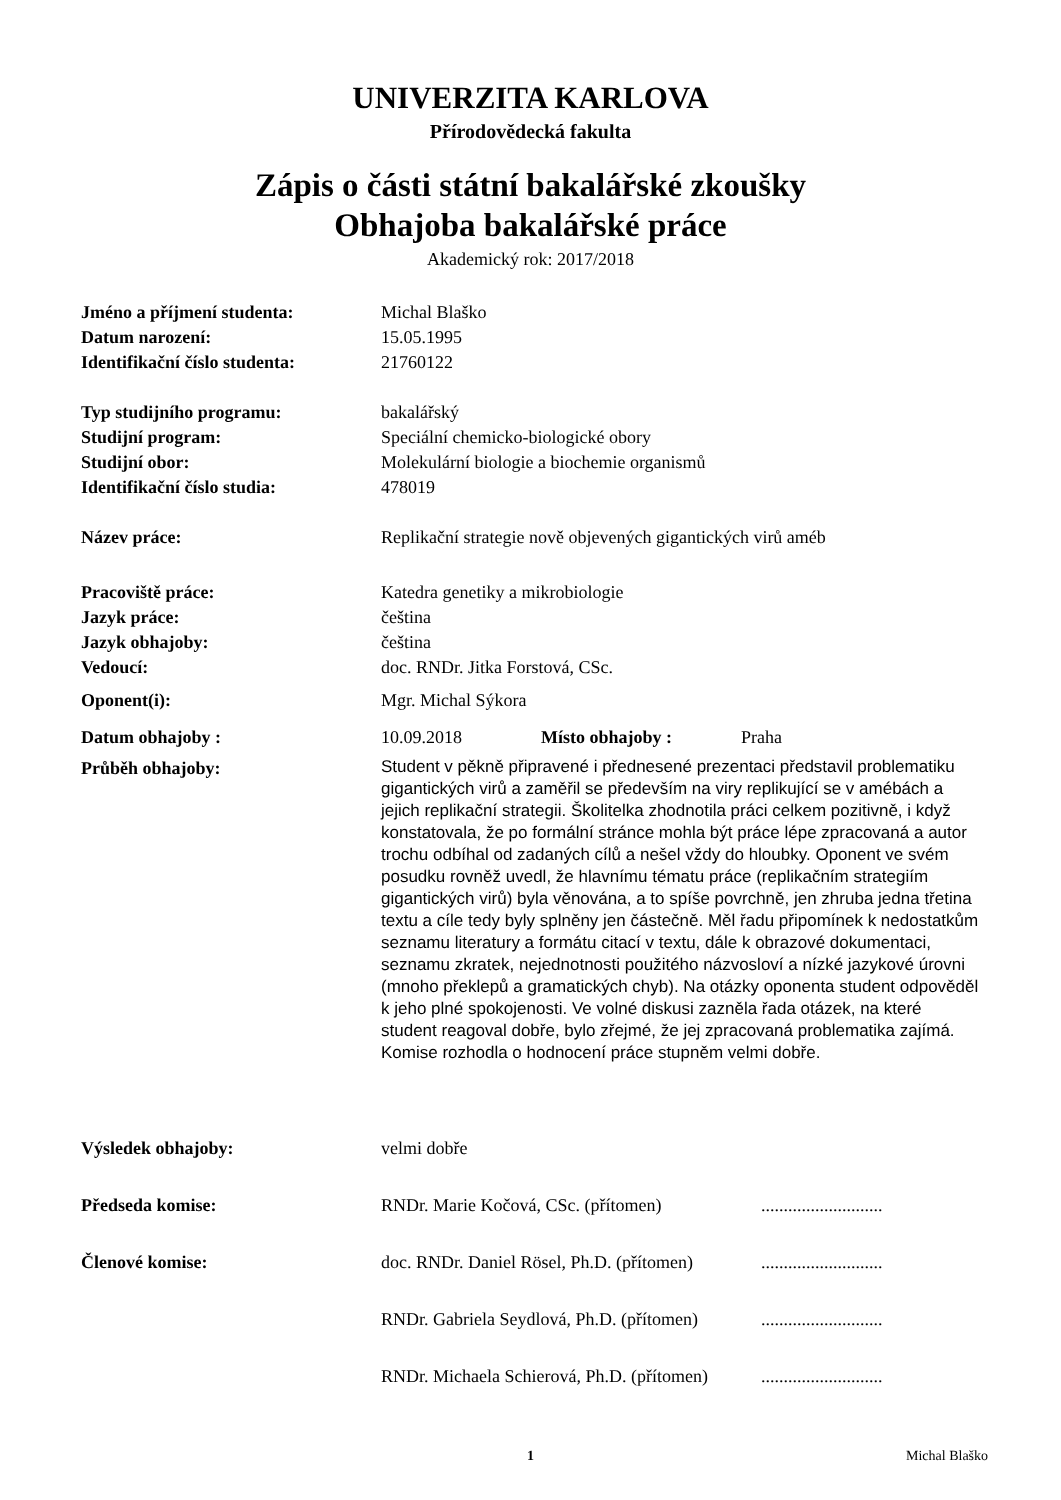UNIVERZITA KARLOVA
Přírodovědecká fakulta
Zápis o části státní bakalářské zkoušky
Obhajoba bakalářské práce
Akademický rok: 2017/2018
| Jméno a příjmení studenta: | Michal Blaško | | |
| Datum narození: | 15.05.1995 | | |
| Identifikační číslo studenta: | 21760122 | | |
| Typ studijního programu: | bakalářský | | |
| Studijní program: | Speciální chemicko-biologické obory | | |
| Studijní obor: | Molekulární biologie a biochemie organismů | | |
| Identifikační číslo studia: | 478019 | | |
| Název práce: | Replikační strategie nově objevených gigantických virů améb | | |
| Pracoviště práce: | Katedra genetiky a mikrobiologie | | |
| Jazyk práce: | čeština | | |
| Jazyk obhajoby: | čeština | | |
| Vedoucí: | doc. RNDr. Jitka Forstová, CSc. | | |
| Oponent(i): | Mgr. Michal Sýkora | | |
| Datum obhajoby : | 10.09.2018 | Místo obhajoby : | Praha |
| Průběh obhajoby: | Student v pěkně připravené i přednesené prezentaci představil problematiku gigantických virů a zaměřil se především na viry replikující se v amébách a jejich replikační strategii. Školitelka zhodnotila práci celkem pozitivně, i když konstatovala, že po formální stránce mohla být práce lépe zpracovaná a autor trochu odbíhal od zadaných cílů a nešel vždy do hloubky. Oponent ve svém posudku rovněž uvedl, že hlavnímu tématu práce (replikačním strategiím gigantických virů) byla věnována, a to spíše povrchně, jen zhruba jedna třetina textu a cíle tedy byly splněny jen částečně. Měl řadu připomínek k nedostatkům seznamu literatury a formátu citací v textu, dále k obrazové dokumentaci, seznamu zkratek, nejednotnosti použitého názvosloví a nízké jazykové úrovni (mnoho překlepů a gramatických chyb). Na otázky oponenta student odpověděl k jeho plné spokojenosti. Ve volné diskusi zazněla řada otázek, na které student reagoval dobře, bylo zřejmé, že jej zpracovaná problematika zajímá. Komise rozhodla o hodnocení práce stupněm velmi dobře. | | |
| Výsledek obhajoby: | velmi dobře | | |
| Předseda komise: | RNDr. Marie Kočová, CSc. (přítomen) | | ........................... |
| Členové komise: | doc. RNDr. Daniel Rösel, Ph.D. (přítomen) | | ........................... |
| | RNDr. Gabriela Seydlová, Ph.D. (přítomen) | | ........................... |
| | RNDr. Michaela Schierová, Ph.D. (přítomen) | | ........................... |
1 Michal Blaško